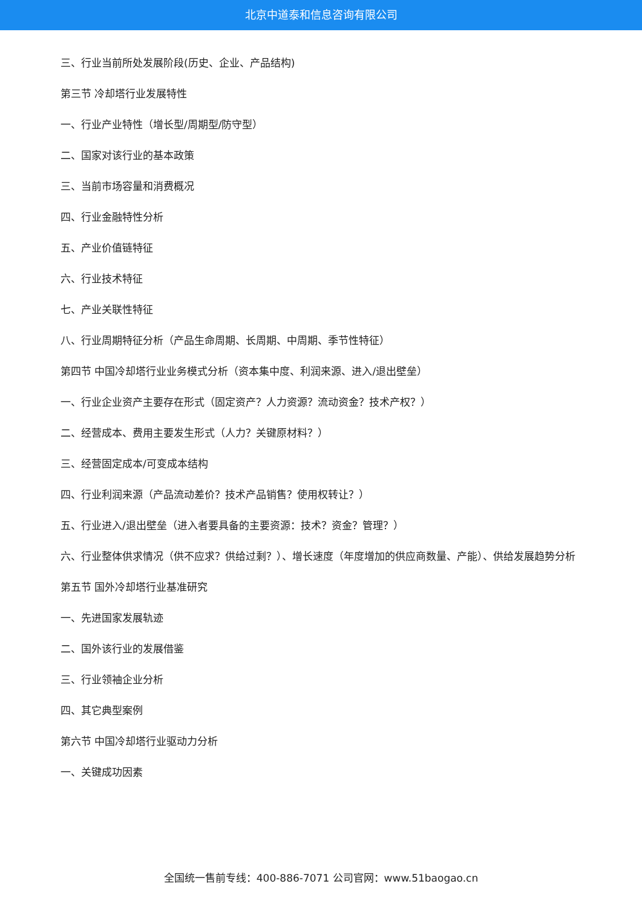北京中道泰和信息咨询有限公司
三、行业当前所处发展阶段(历史、企业、产品结构)
第三节 冷却塔行业发展特性
一、行业产业特性（增长型/周期型/防守型）
二、国家对该行业的基本政策
三、当前市场容量和消费概况
四、行业金融特性分析
五、产业价值链特征
六、行业技术特征
七、产业关联性特征
八、行业周期特征分析（产品生命周期、长周期、中周期、季节性特征）
第四节 中国冷却塔行业业务模式分析（资本集中度、利润来源、进入/退出壁垒）
一、行业企业资产主要存在形式（固定资产？人力资源？流动资金？技术产权？）
二、经营成本、费用主要发生形式（人力？关键原材料？）
三、经营固定成本/可变成本结构
四、行业利润来源（产品流动差价？技术产品销售？使用权转让？）
五、行业进入/退出壁垒（进入者要具备的主要资源：技术？资金？管理？）
六、行业整体供求情况（供不应求？供给过剩？）、增长速度（年度增加的供应商数量、产能）、供给发展趋势分析
第五节 国外冷却塔行业基准研究
一、先进国家发展轨迹
二、国外该行业的发展借鉴
三、行业领袖企业分析
四、其它典型案例
第六节 中国冷却塔行业驱动力分析
一、关键成功因素
全国统一售前专线：400-886-7071 公司官网：www.51baogao.cn